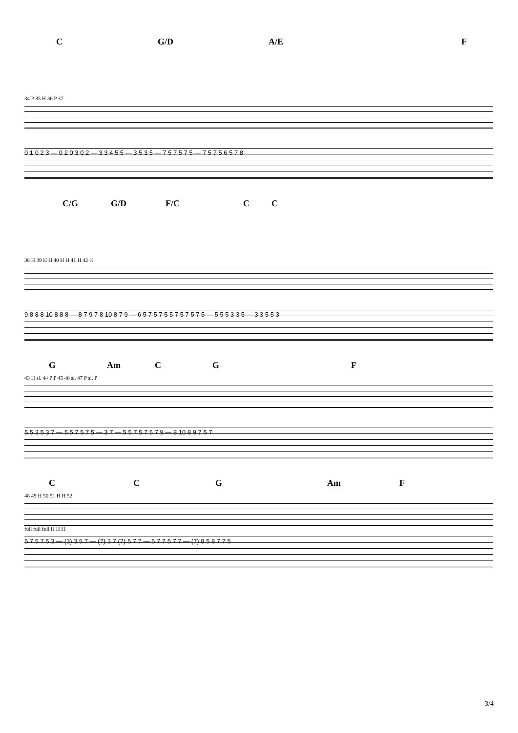C G/D A/E F
34 P 35 H 36 P 37
0 1 0 2 3 — 0 2 0 3 0 2 — 3 3 4 5 5 — 3 5 3 5 — 7 5 7 5 7 5 — 7 5 7 5 6 5 7 8
C/G G/D F/C C C
38 H 39 H H 40 H H 41 H 42 ½
9 8 8 8 10 8 8 8 — 8 7 9 7 8 10 8 7 9 — 6 5 7 5 7 5 5 7 5 7 5 7 5 — 5 5 5 3 3 5 — 3 3 5 5 3
G Am C G F
43 H sl. 44 P P 45 46 sl. 47 P sl. P
5 5 3 5 3 7 — 5 5 7 5 7 5 — 3 7 — 5 5 7 5 7 5 7 9 — 8 10 8 9 7 5 7
C C G Am F
48 49 H 50 51 H H 52
full full full H H H
5 7 5 7 5 3 — (3) 3 5 7 — (7) 3 7 (7) 5 7 7 — 5 7 7 5 7 7 — (7) 8 5 8 7 7 5
3/4